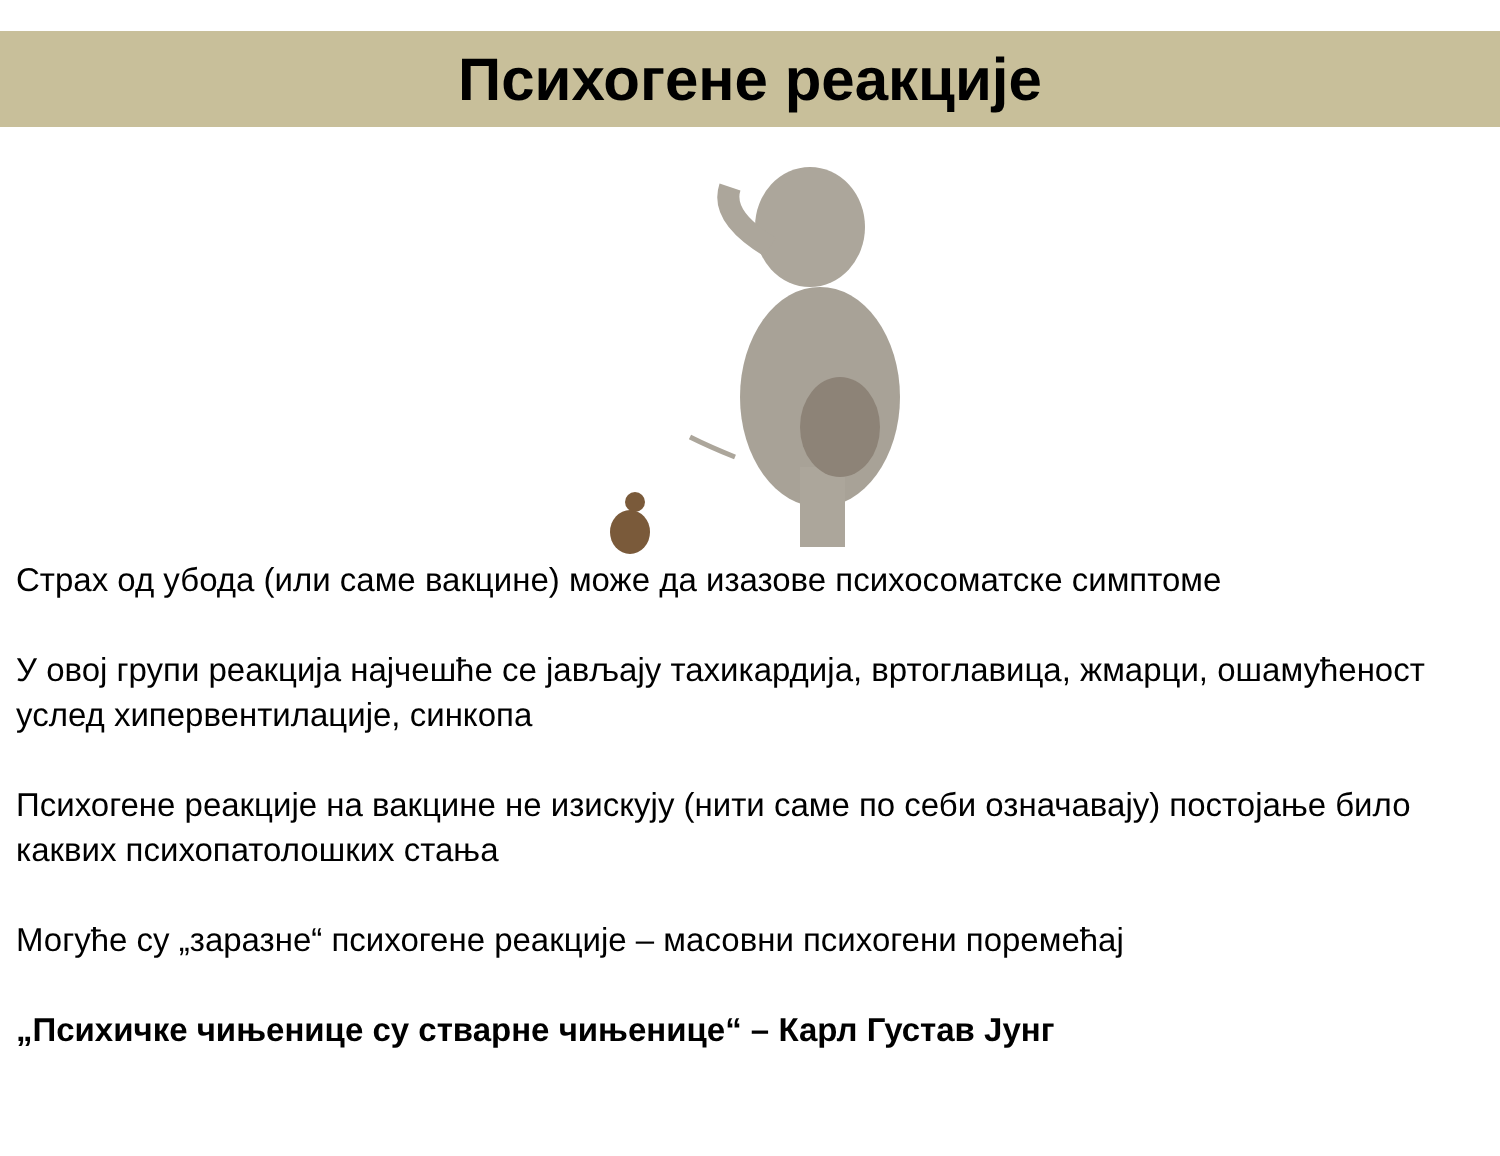Психогене реакције
Страх од убода (или саме вакцине) може да изазове психосоматске симптоме
У овој групи реакција најчешће се јављају тахикардија, вртоглавица, жмарци, ошамућеност услед хипервентилације, синкопа
Психогене реакције на вакцине не изискују (нити саме по себи означавају) постојање било каквих психопатолошких стања
Могуће су „заразне“ психогене реакције – масовни психогени поремећај
„Психичке чињенице су стварне чињенице“ – Карл Густав Јунг